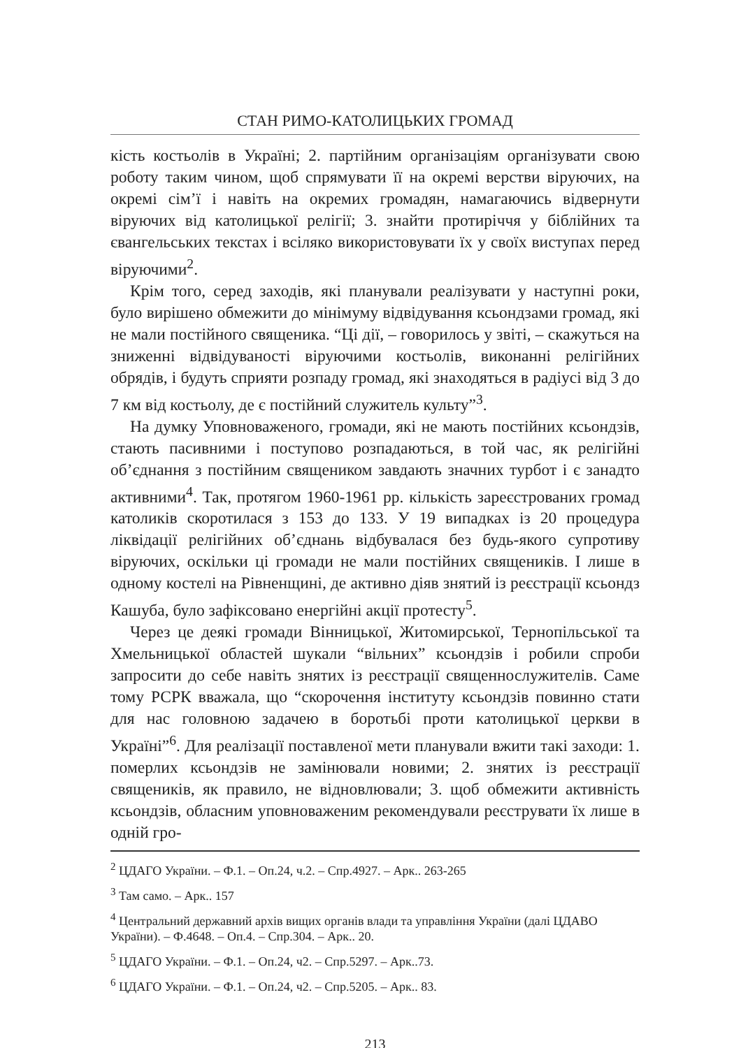СТАН РИМО-КАТОЛИЦЬКИХ ГРОМАД
кість костьолів в Україні; 2. партійним організаціям організувати свою роботу таким чином, щоб спрямувати її на окремі верстви віруючих, на окремі сім’ї і навіть на окремих громадян, намагаючись відвернути віруючих від католицької релігії; 3. знайти протиріччя у біблійних та євангельських текстах і всіляко використовувати їх у своїх виступах перед віруючими<sup>2</sup>.
Крім того, серед заходів, які планували реалізувати у наступні роки, було вирішено обмежити до мінімуму відвідування ксьондзами громад, які не мали постійного священика. “Ці дії, – говорилось у звіті, – скажуться на зниженні відвідуваності віруючими костьолів, виконанні релігійних обрядів, і будуть сприяти розпаду громад, які знаходяться в радіусі від 3 до 7 км від костьолу, де є постійний служитель культу”<sup>3</sup>.
На думку Уповноваженого, громади, які не мають постійних ксьондзів, стають пасивними і поступово розпадаються, в той час, як релігійні об’єднання з постійним священиком завдають значних турбот і є занадто активними<sup>4</sup>. Так, протягом 1960-1961 рр. кількість зареєстрованих громад католиків скоротилася з 153 до 133. У 19 випадках із 20 процедура ліквідації релігійних об’єднань відбувалася без будь-якого супротиву віруючих, оскільки ці громади не мали постійних священиків. І лише в одному костелі на Рівненщині, де активно діяв знятий із реєстрації ксьондз Кашуба, було зафіксовано енергійні акції протесту<sup>5</sup>.
Через це деякі громади Вінницької, Житомирської, Тернопільської та Хмельницької областей шукали “вільних” ксьондзів і робили спроби запросити до себе навіть знятих із реєстрації священнослужителів. Саме тому РСРК вважала, що “скорочення інституту ксьондзів повинно стати для нас головною задачею в боротьбі проти католицької церкви в Україні”<sup>6</sup>. Для реалізації поставленої мети планували вжити такі заходи: 1. померлих ксьондзів не замінювали новими; 2. знятих із реєстрації священиків, як правило, не відновлювали; 3. щоб обмежити активність ксьондзів, обласним уповноваженим рекомендували реєструвати їх лише в одній гро-
<sup>2</sup> ЦДАГО України. – Ф.1. – Оп.24, ч.2. – Спр.4927. – Арк.. 263-265
<sup>3</sup> Там само. – Арк.. 157
<sup>4</sup> Центральний державний архів вищих органів влади та управління України (далі ЦДАВО України). – Ф.4648. – Оп.4. – Спр.304. – Арк.. 20.
<sup>5</sup> ЦДАГО України. – Ф.1. – Оп.24, ч2. – Спр.5297. – Арк..73.
<sup>6</sup> ЦДАГО України. – Ф.1. – Оп.24, ч2. – Спр.5205. – Арк.. 83.
213